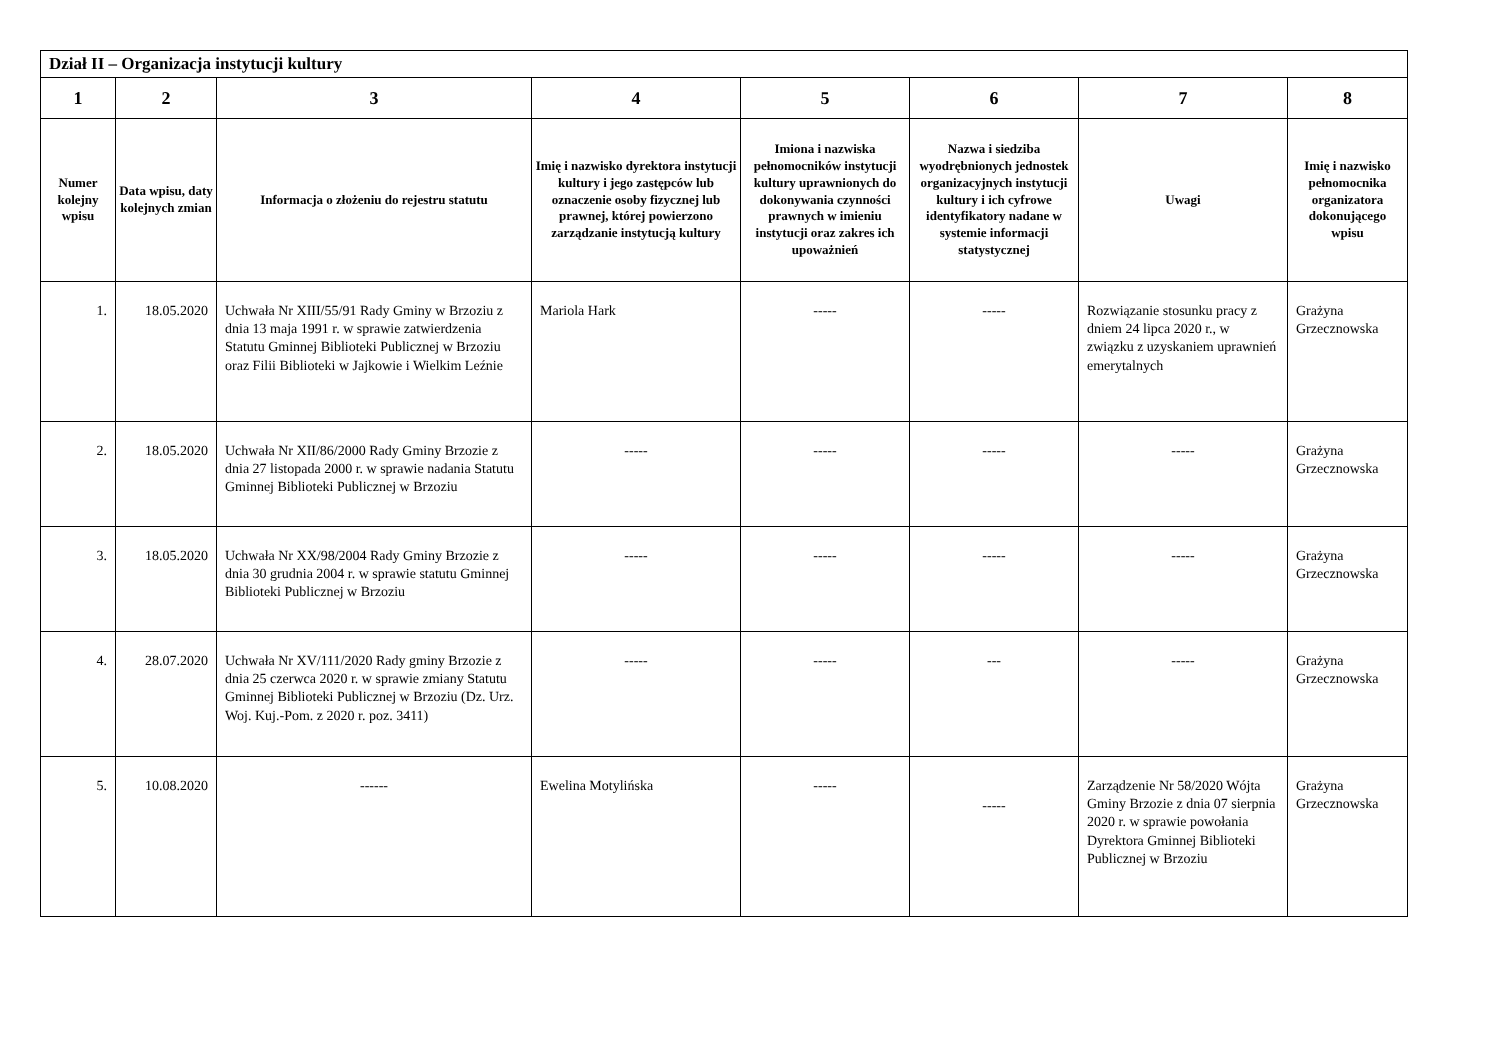| Dział II – Organizacja instytucji kultury | | | | | | | |
| --- | --- | --- | --- | --- | --- | --- | --- |
| 1 | 2 | 3 | 4 | 5 | 6 | 7 | 8 |
| Numer kolejny wpisu | Data wpisu, daty kolejnych zmian | Informacja o złożeniu do rejestru statutu | Imię i nazwisko dyrektora instytucji kultury i jego zastępców lub oznaczenie osoby fizycznej lub prawnej, której powierzono zarządzanie instytucją kultury | Imiona i nazwiska pełnomocników instytucji kultury uprawnionych do dokonywania czynności prawnych w imieniu instytucji oraz zakres ich upoważnień | Nazwa i siedziba wyodrębnionych jednostek organizacyjnych instytucji kultury i ich cyfrowe identyfikatory nadane w systemie informacji statystycznej | Uwagi | Imię i nazwisko pełnomocnika organizatora dokonującego wpisu |
| 1. | 18.05.2020 | Uchwała Nr XIII/55/91 Rady Gminy w Brzoziu z dnia 13 maja 1991 r. w sprawie zatwierdzenia Statutu Gminnej Biblioteki Publicznej w Brzoziu oraz Filii Biblioteki w Jajkowie i Wielkim Leźnie | Mariola Hark | ----- | ----- | Rozwiązanie stosunku pracy z dniem 24 lipca 2020 r., w związku z uzyskaniem uprawnień emerytalnych | Grażyna Grzecznowska |
| 2. | 18.05.2020 | Uchwała Nr XII/86/2000 Rady Gminy Brzozie z dnia 27 listopada 2000 r. w sprawie nadania Statutu Gminnej Biblioteki Publicznej w Brzoziu | ----- | ----- | ----- | ----- | Grażyna Grzecznowska |
| 3. | 18.05.2020 | Uchwała Nr XX/98/2004 Rady Gminy Brzozie z dnia 30 grudnia 2004 r. w sprawie statutu Gminnej Biblioteki Publicznej w Brzoziu | ----- | ----- | ----- | ----- | Grażyna Grzecznowska |
| 4. | 28.07.2020 | Uchwała Nr XV/111/2020 Rady gminy Brzozie z dnia 25 czerwca 2020 r. w sprawie zmiany Statutu Gminnej Biblioteki Publicznej w Brzoziu (Dz. Urz. Woj. Kuj.-Pom. z 2020 r. poz. 3411) | ----- | ----- | --- | ----- | Grażyna Grzecznowska |
| 5. | 10.08.2020 | ------ | Ewelina Motylińska | ----- | ----- | Zarządzenie Nr 58/2020 Wójta Gminy Brzozie z dnia 07 sierpnia 2020 r. w sprawie powołania Dyrektora Gminnej Biblioteki Publicznej w Brzoziu | Grażyna Grzecznowska |